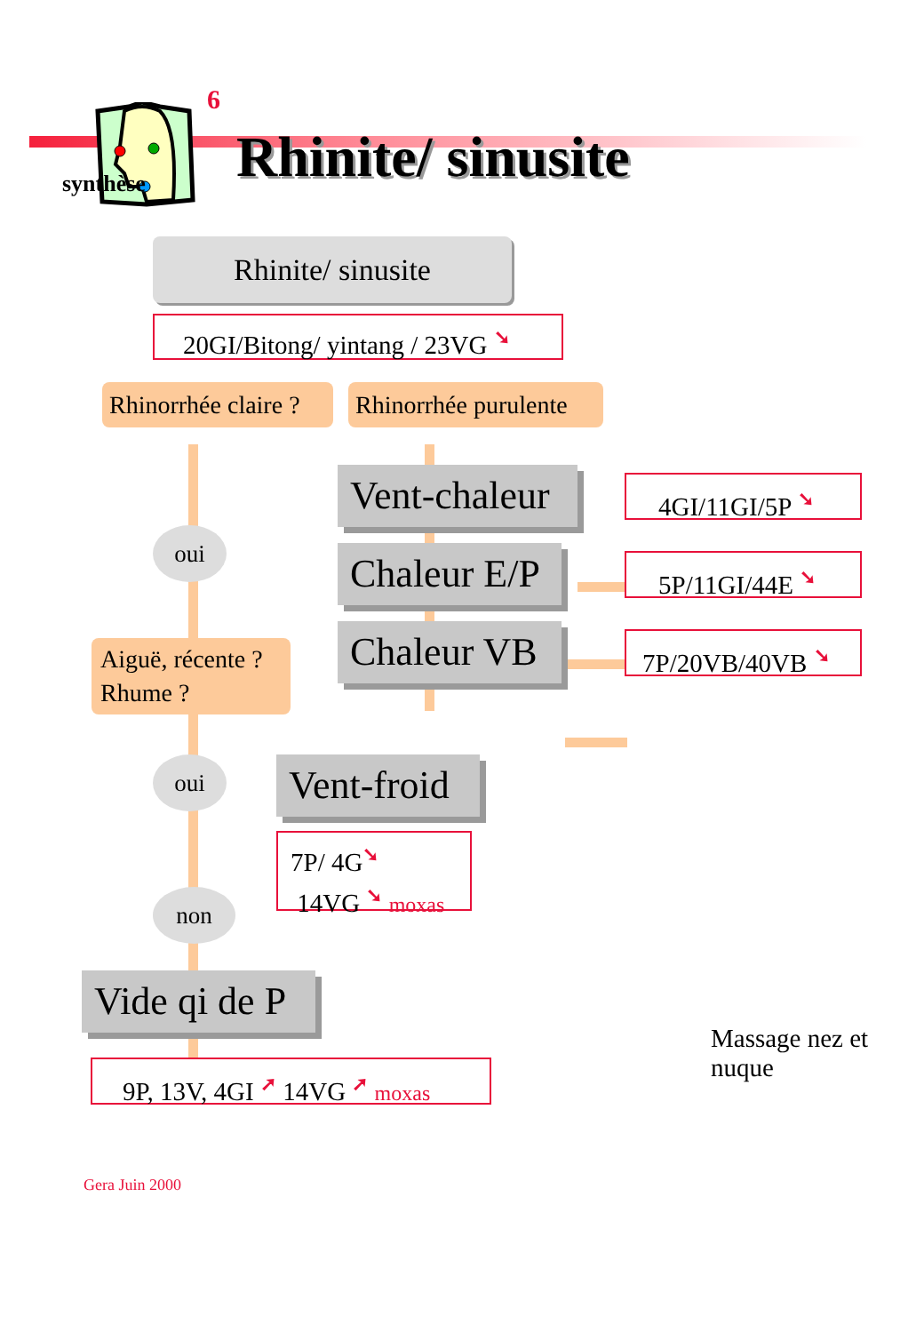6
Rhinite/ sinusite
synthèse
Rhinite/ sinusite
20GI/Bitong/ yintang / 23VG ➘
Rhinorrhée claire ?
Rhinorrhée purulente
oui
Aiguë, récente ?
Rhume ?
Vent-chaleur
4GI/11GI/5P ➘
Chaleur E/P
5P/11GI/44E ➘
Chaleur VB
7P/20VB/40VB ➘
oui
non
Vent-froid
7P/ 4G➘
14VG ➘ moxas
Vide qi de P
9P, 13V, 4GI ➚ 14VG ➚ moxas
Massage nez et nuque
Gera Juin 2000